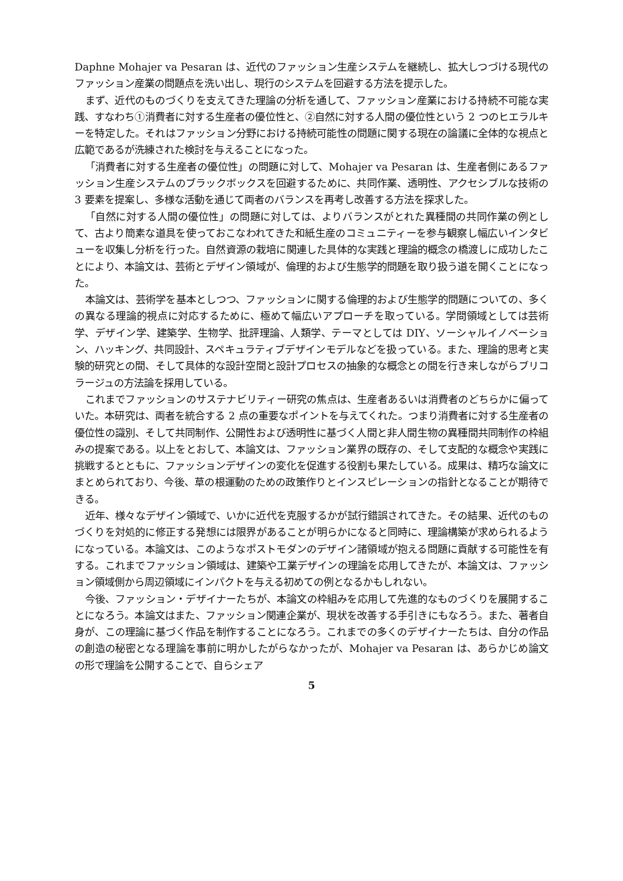Daphne Mohajer va Pesaran は、近代のファッション生産システムを継続し、拡大しつづける現代のファッション産業の問題点を洗い出し、現行のシステムを回避する方法を提示した。
まず、近代のものづくりを支えてきた理論の分析を通して、ファッション産業における持続不可能な実践、すなわち①消費者に対する生産者の優位性と、②自然に対する人間の優位性という 2 つのヒエラルキーを特定した。それはファッション分野における持続可能性の問題に関する現在の論議に全体的な視点と広範であるが洗練された検討を与えることになった。
「消費者に対する生産者の優位性」の問題に対して、Mohajer va Pesaran は、生産者側にあるファッション生産システムのブラックボックスを回避するために、共同作業、透明性、アクセシブルな技術の 3 要素を提案し、多様な活動を通じて両者のバランスを再考し改善する方法を探求した。
「自然に対する人間の優位性」の問題に対しては、よりバランスがとれた異種間の共同作業の例として、古より簡素な道具を使っておこなわれてきた和紙生産のコミュニティーを参与観察し幅広いインタビューを収集し分析を行った。自然資源の栽培に関連した具体的な実践と理論的概念の橋渡しに成功したことにより、本論文は、芸術とデザイン領域が、倫理的および生態学的問題を取り扱う道を開くことになった。
本論文は、芸術学を基本としつつ、ファッションに関する倫理的および生態学的問題についての、多くの異なる理論的視点に対応するために、極めて幅広いアプローチを取っている。学問領域としては芸術学、デザイン学、建築学、生物学、批評理論、人類学、テーマとしては DIY、ソーシャルイノベーション、ハッキング、共同設計、スペキュラティブデザインモデルなどを扱っている。また、理論的思考と実験的研究との間、そして具体的な設計空間と設計プロセスの抽象的な概念との間を行き来しながらブリコラージュの方法論を採用している。
これまでファッションのサステナビリティー研究の焦点は、生産者あるいは消費者のどちらかに偏っていた。本研究は、両者を統合する 2 点の重要なポイントを与えてくれた。つまり消費者に対する生産者の優位性の識別、そして共同制作、公開性および透明性に基づく人間と非人間生物の異種間共同制作の枠組みの提案である。以上をとおして、本論文は、ファッション業界の既存の、そして支配的な概念や実践に挑戦するとともに、ファッションデザインの変化を促進する役割も果たしている。成果は、精巧な論文にまとめられており、今後、草の根運動のための政策作りとインスピレーションの指針となることが期待できる。
近年、様々なデザイン領域で、いかに近代を克服するかが試行錯誤されてきた。その結果、近代のものづくりを対処的に修正する発想には限界があることが明らかになると同時に、理論構築が求められるようになっている。本論文は、このようなポストモダンのデザイン諸領域が抱える問題に貢献する可能性を有する。これまでファッション領域は、建築や工業デザインの理論を応用してきたが、本論文は、ファッション領域側から周辺領域にインパクトを与える初めての例となるかもしれない。
今後、ファッション・デザイナーたちが、本論文の枠組みを応用して先進的なものづくりを展開することになろう。本論文はまた、ファッション関連企業が、現状を改善する手引きにもなろう。また、著者自身が、この理論に基づく作品を制作することになろう。これまでの多くのデザイナーたちは、自分の作品の創造の秘密となる理論を事前に明かしたがらなかったが、Mohajer va Pesaran は、あらかじめ論文の形で理論を公開することで、自らシェア
5